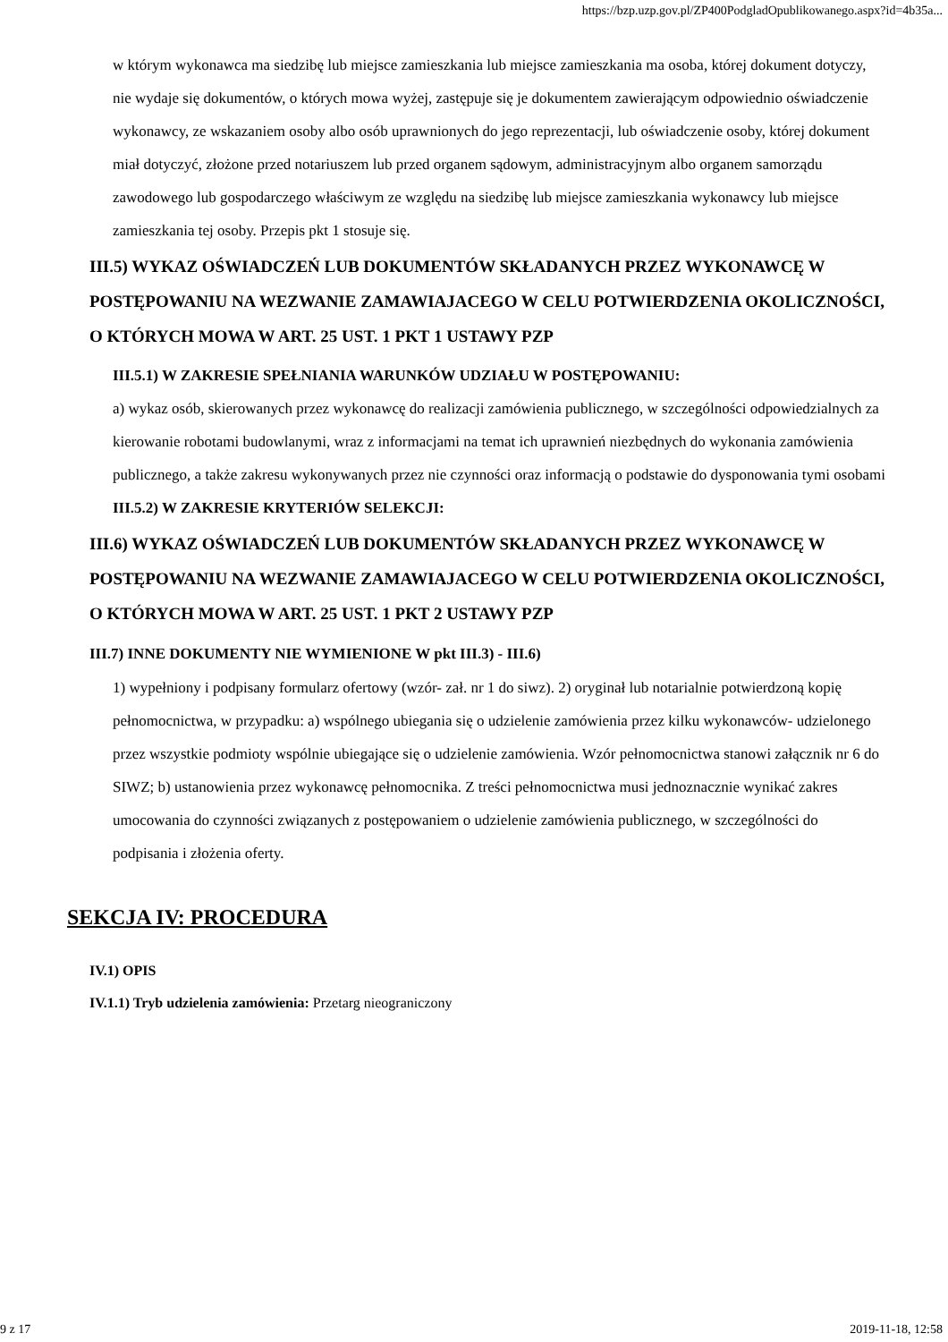https://bzp.uzp.gov.pl/ZP400PodgladOpublikowanego.aspx?id=4b35a...
w którym wykonawca ma siedzibę lub miejsce zamieszkania lub miejsce zamieszkania ma osoba, której dokument dotyczy, nie wydaje się dokumentów, o których mowa wyżej, zastępuje się je dokumentem zawierającym odpowiednio oświadczenie wykonawcy, ze wskazaniem osoby albo osób uprawnionych do jego reprezentacji, lub oświadczenie osoby, której dokument miał dotyczyć, złożone przed notariuszem lub przed organem sądowym, administracyjnym albo organem samorządu zawodowego lub gospodarczego właściwym ze względu na siedzibę lub miejsce zamieszkania wykonawcy lub miejsce zamieszkania tej osoby. Przepis pkt 1 stosuje się.
III.5) WYKAZ OŚWIADCZEŃ LUB DOKUMENTÓW SKŁADANYCH PRZEZ WYKONAWCĘ W POSTĘPOWANIU NA WEZWANIE ZAMAWIAJACEGO W CELU POTWIERDZENIA OKOLICZNOŚCI, O KTÓRYCH MOWA W ART. 25 UST. 1 PKT 1 USTAWY PZP
III.5.1) W ZAKRESIE SPEŁNIANIA WARUNKÓW UDZIAŁU W POSTĘPOWANIU:
a) wykaz osób, skierowanych przez wykonawcę do realizacji zamówienia publicznego, w szczególności odpowiedzialnych za kierowanie robotami budowlanymi, wraz z informacjami na temat ich uprawnień niezbędnych do wykonania zamówienia publicznego, a także zakresu wykonywanych przez nie czynności oraz informacją o podstawie do dysponowania tymi osobami
III.5.2) W ZAKRESIE KRYTERIÓW SELEKCJI:
III.6) WYKAZ OŚWIADCZEŃ LUB DOKUMENTÓW SKŁADANYCH PRZEZ WYKONAWCĘ W POSTĘPOWANIU NA WEZWANIE ZAMAWIAJACEGO W CELU POTWIERDZENIA OKOLICZNOŚCI, O KTÓRYCH MOWA W ART. 25 UST. 1 PKT 2 USTAWY PZP
III.7) INNE DOKUMENTY NIE WYMIENIONE W pkt III.3) - III.6)
1) wypełniony i podpisany formularz ofertowy (wzór- zał. nr 1 do siwz). 2) oryginał lub notarialnie potwierdzoną kopię pełnomocnictwa, w przypadku: a) wspólnego ubiegania się o udzielenie zamówienia przez kilku wykonawców- udzielonego przez wszystkie podmioty wspólnie ubiegające się o udzielenie zamówienia. Wzór pełnomocnictwa stanowi załącznik nr 6 do SIWZ; b) ustanowienia przez wykonawcę pełnomocnika. Z treści pełnomocnictwa musi jednoznacznie wynikać zakres umocowania do czynności związanych z postępowaniem o udzielenie zamówienia publicznego, w szczególności do podpisania i złożenia oferty.
SEKCJA IV: PROCEDURA
IV.1) OPIS
IV.1.1) Tryb udzielenia zamówienia: Przetarg nieograniczony
9 z 17 2019-11-18, 12:58